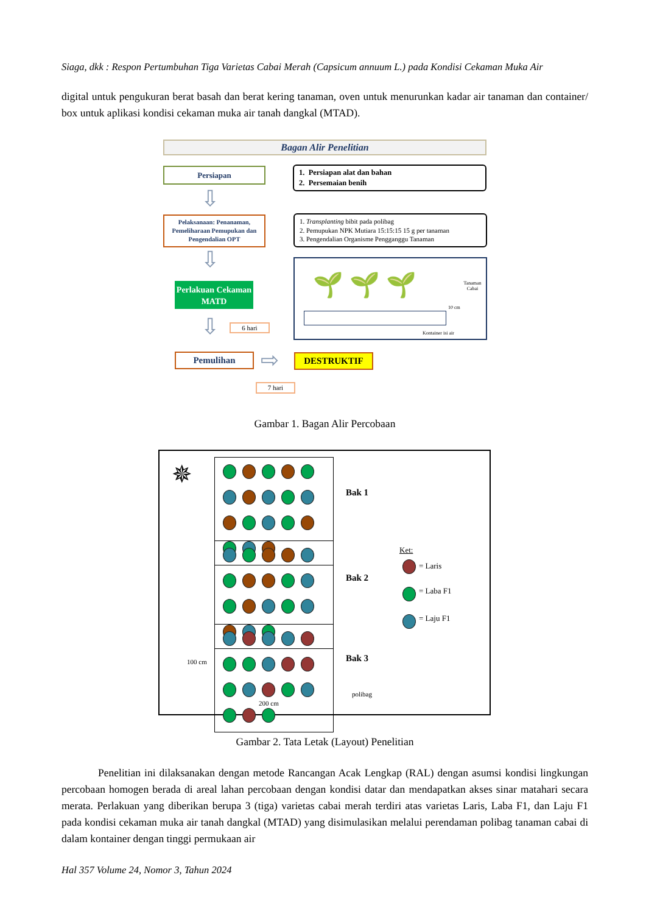Siaga, dkk : Respon Pertumbuhan Tiga Varietas Cabai Merah (Capsicum annuum L.) pada Kondisi Cekaman Muka Air
digital untuk pengukuran berat basah dan berat kering tanaman, oven untuk menurunkan kadar air tanaman dan container/ box untuk aplikasi kondisi cekaman muka air tanah dangkal (MTAD).
Bagan Alir Penelitian
Persiapan
1. Persiapan alat dan bahan
2. Persemaian benih
⇩
Pelaksanaan: Penanaman, Pemeliharaan Pemupukan dan Pengendalian OPT
1. Transplanting bibit pada polibag
2. Pemupukan NPK Mutiara 15:15:15 15 g per tanaman
3. Pengendalian Organisme Pengganggu Tanaman
⇩
Perlakuan Cekaman MATD
Tanaman Cabai
10 cm
Kontainer isi air
🌱 🌱 🌱
⇩ 6 hari
Pemulihan ⇨ DESTRUKTIF
7 hari
Gambar 1. Bagan Alir Percobaan
✵
Bak 1
Bak 2
Ket:
= Laris
= Laba F1
= Laju F1
Bak 3
100 cm
polibag
200 cm
Gambar 2. Tata Letak (Layout) Penelitian
Penelitian ini dilaksanakan dengan metode Rancangan Acak Lengkap (RAL) dengan asumsi kondisi lingkungan percobaan homogen berada di areal lahan percobaan dengan kondisi datar dan mendapatkan akses sinar matahari secara merata. Perlakuan yang diberikan berupa 3 (tiga) varietas cabai merah terdiri atas varietas Laris, Laba F1, dan Laju F1 pada kondisi cekaman muka air tanah dangkal (MTAD) yang disimulasikan melalui perendaman polibag tanaman cabai di dalam kontainer dengan tinggi permukaan air
Hal 357 Volume 24, Nomor 3, Tahun 2024